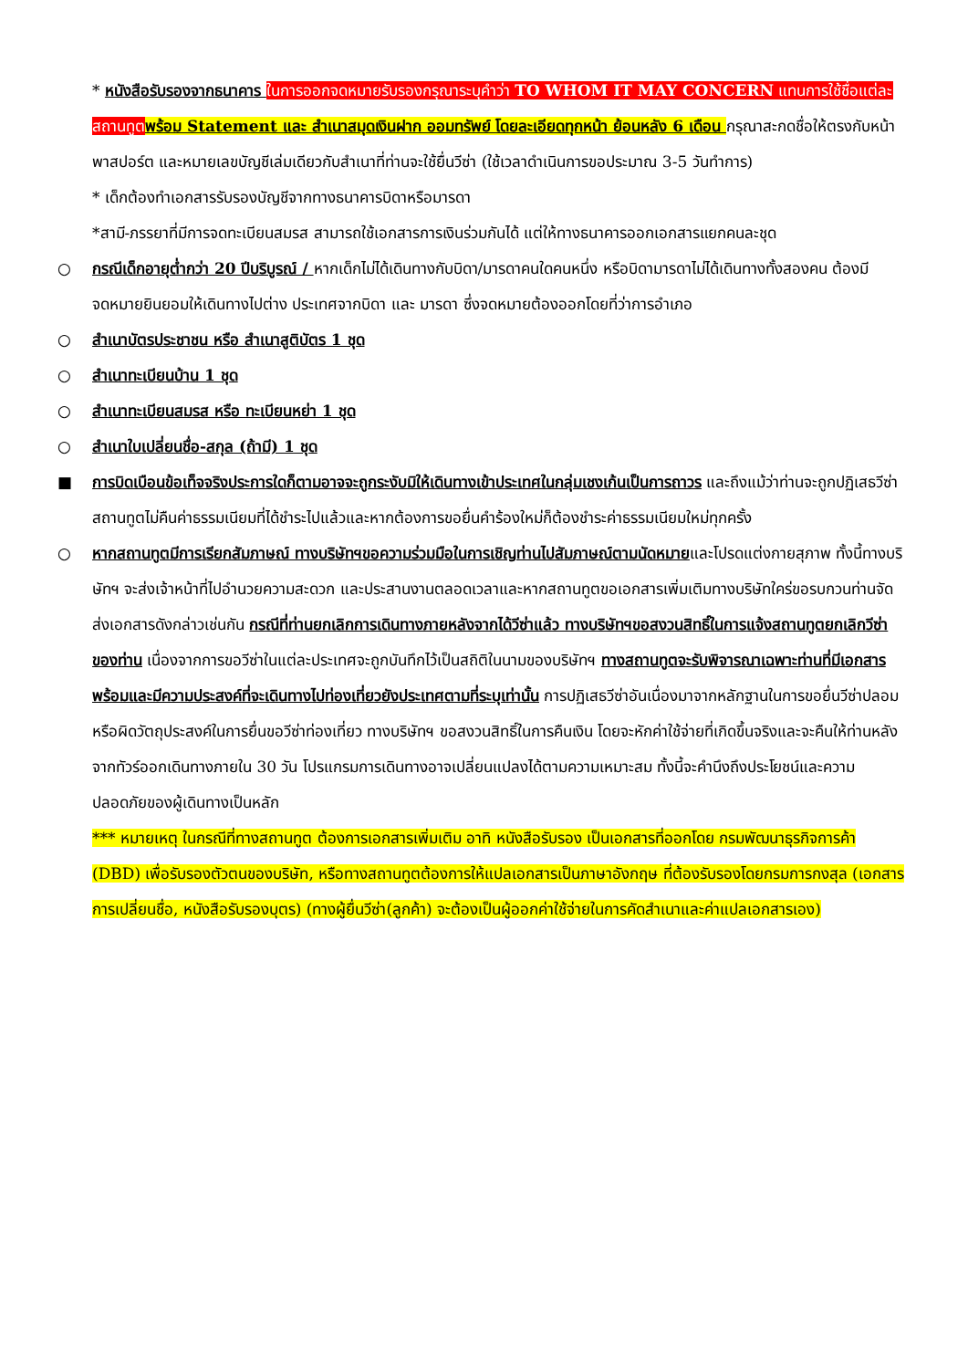* หนังสือรับรองจากธนาคาร ในการออกจดหมายรับรองกรุณาระบุคำว่า TO WHOM IT MAY CONCERN แทนการใช้ชื่อแต่ละสถานทูต พร้อม Statement และ สำเนาสมุดเงินฝาก ออมทรัพย์ โดยละเอียดทุกหน้า ย้อนหลัง 6 เดือน กรุณาสะกดชื่อให้ตรงกับหน้าพาสปอร์ต และหมายเลขบัญชีเล่มเดียวกับสำเนาที่ท่านจะใช้ยื่นวีซ่า (ใช้เวลาดำเนินการขอประมาณ 3-5 วันทำการ)
* เด็กต้องทำเอกสารรับรองบัญชีจากทางธนาคารบิดาหรือมารดา
*สามี-ภรรยาที่มีการจดทะเบียนสมรส สามารถใช้เอกสารการเงินร่วมกันได้ แต่ให้ทางธนาคารออกเอกสารแยกคนละชุด
○ กรณีเด็กอายุต่ำกว่า 20 ปีบริบูรณ์ / หากเด็กไม่ได้เดินทางกับบิดา/มารดาคนใดคนหนึ่ง หรือบิดามารดาไม่ได้เดินทางทั้งสองคน ต้องมีจดหมายยินยอมให้เดินทางไปต่าง ประเทศจากบิดา และ มารดา ซึ่งจดหมายต้องออกโดยที่ว่าการอำเภอ
○ สำเนาบัตรประชาชน หรือ สำเนาสูติบัตร 1 ชุด
○ สำเนาทะเบียนบ้าน 1 ชุด
○ สำเนาทะเบียนสมรส หรือ ทะเบียนหย่า 1 ชุด
○ สำเนาใบเปลี่ยนชื่อ-สกุล (ถ้ามี) 1 ชุด
■ การบิดเบือนข้อเท็จจริงประการใดก็ตามอาจจะถูกระงับมิให้เดินทางเข้าประเทศในกลุ่มเชงเก้นเป็นการถาวร และถึงแม้ว่าท่านจะถูกปฏิเสธวีซ่าสถานทูตไม่คืนค่าธรรมเนียมที่ได้ชำระไปแล้วและหากต้องการขอยื่นคำร้องใหม่ก็ต้องชำระค่าธรรมเนียมใหม่ทุกครั้ง
○ หากสถานทูตมีการเรียกสัมภาษณ์ ทางบริษัทฯขอความร่วมมือในการเชิญท่านไปสัมภาษณ์ตามนัดหมายและโปรดแต่งกายสุภาพ ทั้งนี้ทางบริษัทฯ จะส่งเจ้าหน้าที่ไปอำนวยความสะดวก และประสานงานตลอดเวลาและหากสถานทูตขอเอกสารเพิ่มเติมทางบริษัทใคร่ขอรบกวนท่านจัดส่งเอกสารดังกล่าวเช่นกัน กรณีที่ท่านยกเลิกการเดินทางภายหลังจากได้วีซ่าแล้ว ทางบริษัทฯขอสงวนสิทธิ์ในการแจ้งสถานทูตยกเลิกวีซ่าของท่าน เนื่องจากการขอวีซ่าในแต่ละประเทศจะถูกบันทึกไว้เป็นสถิติในนามของบริษัทฯ ทางสถานทูตจะรับพิจารณาเฉพาะท่านที่มีเอกสารพร้อมและมีความประสงค์ที่จะเดินทางไปท่องเที่ยวยังประเทศตามที่ระบุเท่านั้น การปฏิเสธวีซ่าอันเนื่องมาจากหลักฐานในการขอยื่นวีซ่าปลอมหรือผิดวัตถุประสงค์ในการยื่นขอวีซ่าท่องเที่ยว ทางบริษัทฯ ขอสงวนสิทธิ์ในการคืนเงิน โดยจะหักค่าใช้จ่ายที่เกิดขึ้นจริงและจะคืนให้ท่านหลังจากทัวร์ออกเดินทางภายใน 30 วัน โปรแกรมการเดินทางอาจเปลี่ยนแปลงได้ตามความเหมาะสม ทั้งนี้จะคำนึงถึงประโยชน์และความปลอดภัยของผู้เดินทางเป็นหลัก
*** หมายเหตุ ในกรณีที่ทางสถานทูต ต้องการเอกสารเพิ่มเติม อาทิ หนังสือรับรอง เป็นเอกสารที่ออกโดย กรมพัฒนาธุรกิจการค้า (DBD) เพื่อรับรองตัวตนของบริษัท, หรือทางสถานทูตต้องการให้แปลเอกสารเป็นภาษาอังกฤษ ที่ต้องรับรองโดยกรมการกงสุล (เอกสารการเปลี่ยนชื่อ, หนังสือรับรองบุตร) (ทางผู้ยื่นวีซ่า(ลูกค้า) จะต้องเป็นผู้ออกค่าใช้จ่ายในการคัดสำเนาและค่าแปลเอกสารเอง)